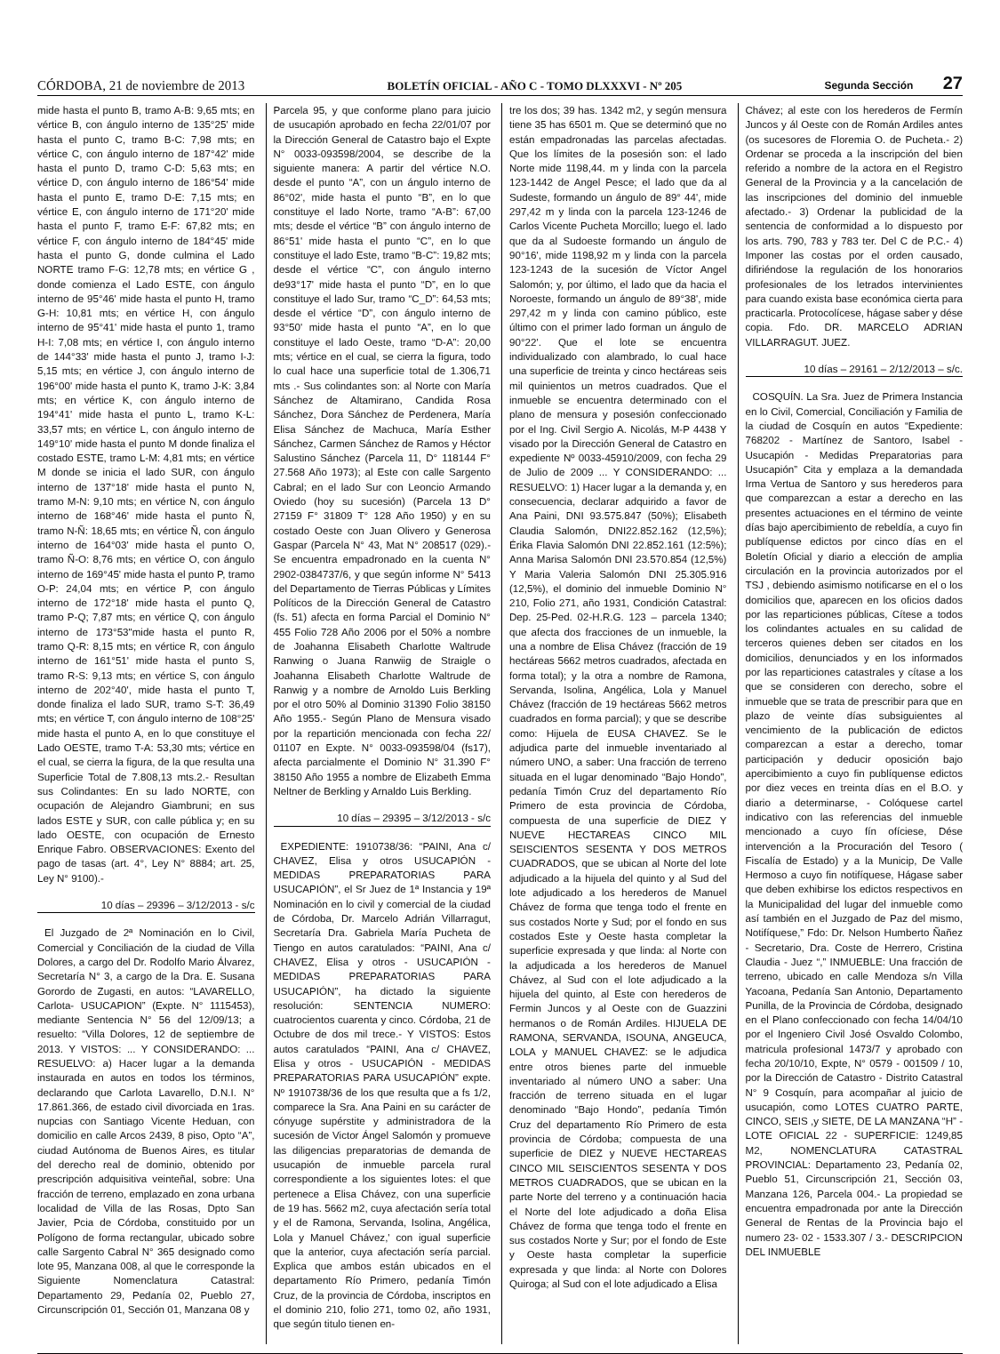CÓRDOBA, 21 de noviembre de 2013 BOLETÍN OFICIAL - AÑO C - TOMO DLXXXVI - Nº 205 Segunda Sección 27
mide hasta el punto B, tramo A-B: 9,65 mts; en vértice B, con ángulo interno de 135°25' mide hasta el punto C, tramo B-C: 7,98 mts; en vértice C, con ángulo interno de 187°42' mide hasta el punto D, tramo C-D: 5,63 mts; en vértice D, con ángulo interno de 186°54' mide hasta el punto E, tramo D-E: 7,15 mts; en vértice E, con ángulo interno de 171°20' mide hasta el punto F, tramo E-F: 67,82 mts; en vértice F, con ángulo interno de 184°45' mide hasta el punto G, donde culmina el Lado NORTE tramo F-G: 12,78 mts; en vértice G , donde comienza el Lado ESTE, con ángulo interno de 95°46' mide hasta el punto H, tramo G-H: 10,81 mts; en vértice H, con ángulo interno de 95°41' mide hasta el punto 1, tramo H-I: 7,08 mts; en vértice I, con ángulo interno de 144°33' mide hasta el punto J, tramo I-J: 5,15 mts; en vértice J, con ángulo interno de 196°00' mide hasta el punto K, tramo J-K: 3,84 mts; en vértice K, con ángulo interno de 194°41' mide hasta el punto L, tramo K-L: 33,57 mts; en vértice L, con ángulo interno de 149°10' mide hasta el punto M donde finaliza el costado ESTE, tramo L-M: 4,81 mts; en vértice M donde se inicia el lado SUR, con ángulo interno de 137°18' mide hasta el punto N, tramo M-N: 9,10 mts; en vértice N, con ángulo interno de 168°46' mide hasta el punto Ñ, tramo N-Ñ: 18,65 mts; en vértice Ñ, con ángulo interno de 164°03' mide hasta el punto O, tramo Ñ-O: 8,76 mts; en vértice O, con ángulo interno de 169°45' mide hasta el punto P, tramo O-P: 24,04 mts; en vértice P, con ángulo interno de 172°18' mide hasta el punto Q, tramo P-Q; 7,87 mts; en vértice Q, con ángulo interno de 173°53"mide hasta el punto R, tramo Q-R: 8,15 mts; en vértice R, con ángulo interno de 161°51' mide hasta el punto S, tramo R-S: 9,13 mts; en vértice S, con ángulo interno de 202°40', mide hasta el punto T, donde finaliza el lado SUR, tramo S-T: 36,49 mts; en vértice T, con ángulo interno de 108°25' mide hasta el punto A, en lo que constituye el Lado OESTE, tramo T-A: 53,30 mts; vértice en el cual, se cierra la figura, de la que resulta una Superficie Total de 7.808,13 mts.2.- Resultan sus Colindantes: En su lado NORTE, con ocupación de Alejandro Giambruni; en sus lados ESTE y SUR, con calle pública y; en su lado OESTE, con ocupación de Ernesto Enrique Fabro. OBSERVACIONES: Exento del pago de tasas (art. 4°, Ley N° 8884; art. 25, Ley N° 9100).-
10 días – 29396 – 3/12/2013 - s/c
El Juzgado de 2ª Nominación en lo Civil, Comercial y Conciliación de la ciudad de Villa Dolores, a cargo del Dr. Rodolfo Mario Álvarez, Secretaría N° 3, a cargo de la Dra. E. Susana Gorordo de Zugasti, en autos: “LAVARELLO, Carlota- USUCAPION” (Expte. N° 1115453), mediante Sentencia N° 56 del 12/09/13; a resuelto: “Villa Dolores, 12 de septiembre de 2013. Y VISTOS: ... Y CONSIDERANDO: ... RESUELVO: a) Hacer lugar a la demanda instaurada en autos en todos los términos, declarando que Carlota Lavarello, D.N.I. N° 17.861.366, de estado civil divorciada en 1ras. nupcias con Santiago Vicente Heduan, con domicilio en calle Arcos 2439, 8 piso, Opto “A”, ciudad Autónoma de Buenos Aires, es titular del derecho real de dominio, obtenido por prescripción adquisitiva veinteñal, sobre: Una fracción de terreno, emplazado en zona urbana localidad de Villa de las Rosas, Dpto San Javier, Pcia de Córdoba, constituido por un Polígono de forma rectangular, ubicado sobre calle Sargento Cabral N° 365 designado como lote 95, Manzana 008, al que le corresponde la Siguiente Nomenclatura Catastral: Departamento 29, Pedanía 02, Pueblo 27, Circunscripción 01, Sección 01, Manzana 08 y
Parcela 95, y que conforme plano para juicio de usucapión aprobado en fecha 22/01/07 por la Dirección General de Catastro bajo el Expte N° 0033-093598/2004, se describe de la siguiente manera: A partir del vértice N.O. desde el punto “A”, con un ángulo interno de 86°02', mide hasta el punto “B”, en lo que constituye el lado Norte, tramo “A-B”: 67,00 mts; desde el vértice “B” con ángulo interno de 86°51' mide hasta el punto “C”, en lo que constituye el lado Este, tramo “B-C”: 19,82 mts; desde el vértice “C”, con ángulo interno de93°17' mide hasta el punto “D”, en lo que constituye el lado Sur, tramo “C_D”: 64,53 mts; desde el vértice “D”, con ángulo interno de 93°50' mide hasta el punto “A”, en lo que constituye el lado Oeste, tramo “D-A”: 20,00 mts; vértice en el cual, se cierra la figura, todo lo cual hace una superficie total de 1.306,71 mts .- Sus colindantes son: al Norte con María Sánchez de Altamirano, Candida Rosa Sánchez, Dora Sánchez de Perdenera, María Elisa Sánchez de Machuca, María Esther Sánchez, Carmen Sánchez de Ramos y Héctor Salustino Sánchez (Parcela 11, D° 118144 F° 27.568 Año 1973); al Este con calle Sargento Cabral; en el lado Sur con Leoncio Armando Oviedo (hoy su sucesión) (Parcela 13 D° 27159 F° 31809 T° 128 Año 1950) y en su costado Oeste con Juan Olivero y Generosa Gaspar (Parcela N° 43, Mat N° 208517 (029).- Se encuentra empadronado en la cuenta N° 2902-0384737/6, y que según informe N° 5413 del Departamento de Tierras Públicas y Límites Políticos de la Dirección General de Catastro (fs. 51) afecta en forma Parcial el Dominio N° 455 Folio 728 Año 2006 por el 50% a nombre de Joahanna Elisabeth Charlotte Waltrude Ranwing o Juana Ranwiig de Straigle o Joahanna Elisabeth Charlotte Waltrude de Ranwig y a nombre de Arnoldo Luis Berkling por el otro 50% al Dominio 31390 Folio 38150 Año 1955.- Según Plano de Mensura visado por la repartición mencionada con fecha 22/ 01107 en Expte. N° 0033-093598/04 (fs17), afecta parcialmente el Dominio N° 31.390 F° 38150 Año 1955 a nombre de Elizabeth Emma Neltner de Berkling y Arnaldo Luis Berkling.
10 días – 29395 – 3/12/2013 - s/c
EXPEDIENTE: 1910738/36: “PAINI, Ana c/ CHAVEZ, Elisa y otros USUCAPIÓN - MEDIDAS PREPARATORIAS PARA USUCAPIÓN”, el Sr Juez de 1ª Instancia y 19ª Nominación en lo civil y comercial de la ciudad de Córdoba, Dr. Marcelo Adrián Villarragut, Secretaría Dra. Gabriela María Pucheta de Tiengo en autos caratulados: “PAINI, Ana c/ CHAVEZ, Elisa y otros - USUCAPIÓN - MEDIDAS PREPARATORIAS PARA USUCAPIÓN”, ha dictado la siguiente resolución: SENTENCIA NUMERO: cuatrocientos cuarenta y cinco. Córdoba, 21 de Octubre de dos mil trece.- Y VISTOS: Estos autos caratulados “PAINI, Ana c/ CHAVEZ, Elisa y otros - USUCAPIÓN - MEDIDAS PREPARATORIAS PARA USUCAPIÓN” expte. Nº 1910738/36 de los que resulta que a fs 1/2, comparece la Sra. Ana Paini en su carácter de cónyuge supérstite y administradora de la sucesión de Victor Ángel Salomón y promueve las diligencias preparatorias de demanda de usucapión de inmueble parcela rural correspondiente a los siguientes lotes: el que pertenece a Elisa Chávez, con una superficie de 19 has. 5662 m2, cuya afectación sería total y el de Ramona, Servanda, Isolina, Angélica, Lola y Manuel Chávez,' con igual superficie que la anterior, cuya afectación sería parcial. Explica que ambos están ubicados en el departamento Río Primero, pedanía Timón Cruz, de la provincia de Córdoba, inscriptos en el dominio 210, folio 271, tomo 02, año 1931, que según titulo tienen en-
tre los dos; 39 has. 1342 m2, y según mensura tiene 35 has 6501 m. Que se determinó que no están empadronadas las parcelas afectadas. Que los límites de la posesión son: el lado Norte mide 1198,44. m y linda con la parcela 123-1442 de Angel Pesce; el lado que da al Sudeste, formando un ángulo de 89° 44', mide 297,42 m y linda con la parcela 123-1246 de Carlos Vicente Pucheta Morcillo; luego el. lado que da al Sudoeste formando un ángulo de 90°16', mide 1198,92 m y linda con la parcela 123-1243 de la sucesión de Víctor Angel Salomón; y, por último, el lado que da hacia el Noroeste, formando un ángulo de 89°38', mide 297,42 m y linda con camino público, este último con el primer lado forman un ángulo de 90°22'. Que el lote se encuentra individualizado con alambrado, lo cual hace una superficie de treinta y cinco hectáreas seis mil quinientos un metros cuadrados. Que el inmueble se encuentra determinado con el plano de mensura y posesión confeccionado por el Ing. Civil Sergio A. Nicolás, M-P 4438 Y visado por la Dirección General de Catastro en expediente Nº 0033-45910/2009, con fecha 29 de Julio de 2009 ... Y CONSIDERANDO: ... RESUELVO: 1) Hacer lugar a la demanda y, en consecuencia, declarar adquirido a favor de Ana Paini, DNI 93.575.847 (50%); Elisabeth Claudia Salomón, DNI22.852.162 (12,5%); Érika Flavia Salomón DNI 22.852.161 (12:5%); Anna Marisa Salomón DNI 23.570.854 (12,5%) Y Maria Valeria Salomón DNI 25.305.916 (12,5%), el dominio del inmueble Dominio N° 210, Folio 271, año 1931, Condición Catastral: Dep. 25-Ped. 02-H.R.G. 123 – parcela 1340; que afecta dos fracciones de un inmueble, la una a nombre de Elisa Chávez (fracción de 19 hectáreas 5662 metros cuadrados, afectada en forma total); y la otra a nombre de Ramona, Servanda, Isolina, Angélica, Lola y Manuel Chávez (fracción de 19 hectáreas 5662 metros cuadrados en forma parcial); y que se describe como: Hijuela de EUSA CHAVEZ. Se le adjudica parte del inmueble inventariado al número UNO, a saber: Una fracción de terreno situada en el lugar denominado “Bajo Hondo”, pedanía Timón Cruz del departamento Río Primero de esta provincia de Córdoba, compuesta de una superficie de DIEZ Y NUEVE HECTAREAS CINCO MIL SEISCIENTOS SESENTA Y DOS METROS CUADRADOS, que se ubican al Norte del lote adjudicado a la hijuela del quinto y al Sud del lote adjudicado a los herederos de Manuel Chávez de forma que tenga todo el frente en sus costados Norte y Sud; por el fondo en sus costados Este y Oeste hasta completar la superficie expresada y que linda: al Norte con la adjudicada a los herederos de Manuel Chávez, al Sud con el lote adjudicado a la hijuela del quinto, al Este con herederos de Fermin Juncos y al Oeste con de Guazzini hermanos o de Román Ardiles. HIJUELA DE RAMONA, SERVANDA, ISOUNA, ANGEUCA, LOLA y MANUEL CHAVEZ: se le adjudica entre otros bienes parte del inmueble inventariado al número UNO a saber: Una fracción de terreno situada en el lugar denominado “Bajo Hondo”, pedanía Timón Cruz del departamento Río Primero de esta provincia de Córdoba; compuesta de una superficie de DIEZ y NUEVE HECTAREAS CINCO MIL SEISCIENTOS SESENTA Y DOS METROS CUADRADOS, que se ubican en la parte Norte del terreno y a continuación hacia el Norte del lote adjudicado a doña Elisa Chávez de forma que tenga todo el frente en sus costados Norte y Sur; por el fondo de Este y Oeste hasta completar la superficie expresada y que linda: al Norte con Dolores Quiroga; al Sud con el lote adjudicado a Elisa
Chávez; al este con los herederos de Fermín Juncos y ál Oeste con de Román Ardiles antes (os sucesores de Floremia O. de Pucheta.- 2) Ordenar se proceda a la inscripción del bien referido a nombre de la actora en el Registro General de la Provincia y a la cancelación de las inscripciones del dominio del inmueble afectado.- 3) Ordenar la publicidad de la sentencia de conformidad a lo dispuesto por los arts. 790, 783 y 783 ter. Del C de P.C.- 4) Imponer las costas por el orden causado, difiriéndose la regulación de los honorarios profesionales de los letrados intervinientes para cuando exista base económica cierta para practicarla. Protocolícese, hágase saber y dése copia. Fdo. DR. MARCELO ADRIAN VILLARRAGUT. JUEZ.
10 días – 29161 – 2/12/2013 – s/c.
COSQUÍN. La Sra. Juez de Primera Instancia en lo Civil, Comercial, Conciliación y Familia de la ciudad de Cosquín en autos “Expediente: 768202 - Martínez de Santoro, Isabel - Usucapión - Medidas Preparatorias para Usucapión” Cita y emplaza a la demandada Irma Vertua de Santoro y sus herederos para que comparezcan a estar a derecho en las presentes actuaciones en el término de veinte días bajo apercibimiento de rebeldía, a cuyo fin publíquense edictos por cinco días en el Boletín Oficial y diario a elección de amplia circulación en la provincia autorizados por el TSJ , debiendo asimismo notificarse en el o los domicilios que, aparecen en los oficios dados por las reparticiones públicas, Cítese a todos los colindantes actuales en su calidad de terceros quienes deben ser citados en los domicilios, denunciados y en los informados por las reparticiones catastrales y cítase a los que se consideren con derecho, sobre el inmueble que se trata de prescribir para que en plazo de veinte días subsiguientes al vencimiento de la publicación de edictos comparezcan a estar a derecho, tomar participación y deducir oposición bajo apercibimiento a cuyo fin publíquense edictos por diez veces en treinta días en el B.O. y diario a determinarse, - Colóquese cartel indicativo con las referencias del inmueble mencionado a cuyo fín ofíciese, Dése intervención a la Procuración del Tesoro ( Fiscalía de Estado) y a la Municip, De Valle Hermoso a cuyo fin notifíquese, Hágase saber que deben exhibirse los edictos respectivos en la Municipalidad del lugar del inmueble como así también en el Juzgado de Paz del mismo, Notifíquese,” Fdo: Dr. Nelson Humberto Ñañez - Secretario, Dra. Coste de Herrero, Cristina Claudia - Juez “,” INMUEBLE: Una fracción de terreno, ubicado en calle Mendoza s/n Villa Yacoana, Pedanía San Antonio, Departamento Punilla, de la Provincia de Córdoba, designado en el Plano confeccionado con fecha 14/04/10 por el Ingeniero Civil José Osvaldo Colombo, matricula profesional 1473/7 y aprobado con fecha 20/10/10, Expte, N° 0579 - 001509 / 10, por la Dirección de Catastro - Distrito Catastral N° 9 Cosquín, para acompañar al juicio de usucapión, como LOTES CUATRO PARTE, CINCO, SEIS ,y SIETE, DE LA MANZANA “H” - LOTE OFICIAL 22 - SUPERFICIE: 1249,85 M2, NOMENCLATURA CATASTRAL PROVINCIAL: Departamento 23, Pedanía 02, Pueblo 51, Circunscripción 21, Sección 03, Manzana 126, Parcela 004.- La propiedad se encuentra empadronada por ante la Dirección General de Rentas de la Provincia bajo el numero 23- 02 - 1533.307 / 3.- DESCRIPCION DEL INMUEBLE